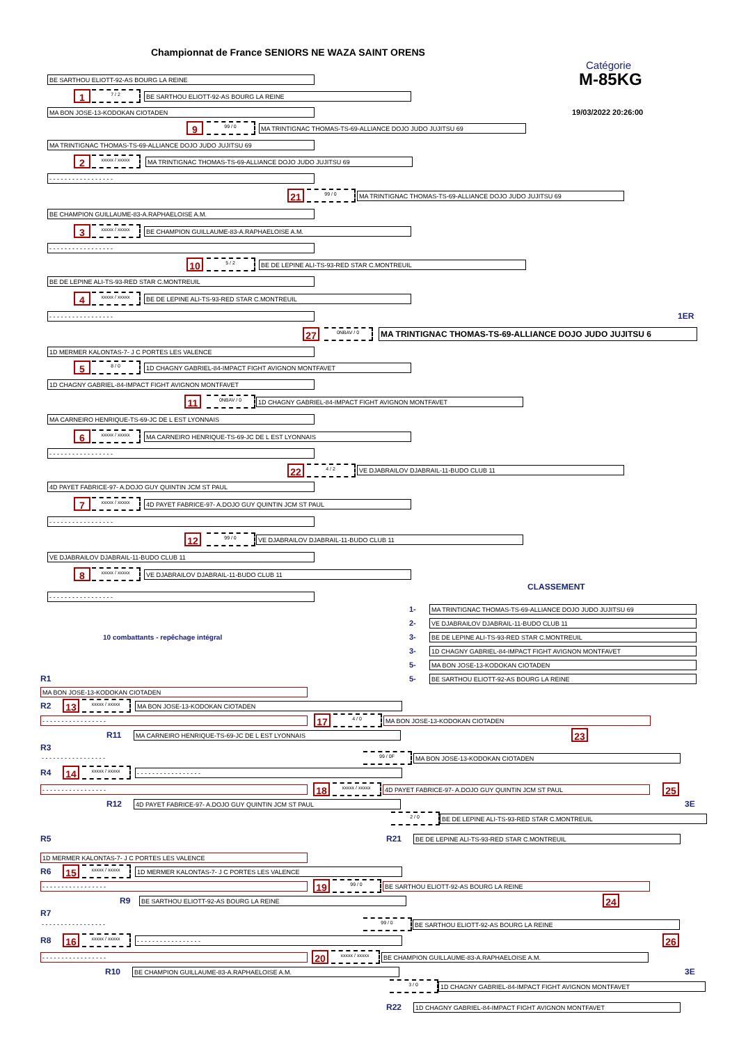Championnat de France SENIORS NE WAZA SAINT ORENS
Catégorie
BE SARTHOU ELIOTT-92-AS BOURG LA REINE M-85KG
1 7 / 2 BE SARTHOU ELIOTT-92-AS BOURG LA REINE
MA BON JOSE-13-KODOKAN CIOTADEN 19/03/2022 20:26:00
9 99 / 0 MA TRINTIGNAC THOMAS-TS-69-ALLIANCE DOJO JUDO JUJITSU 69
MA TRINTIGNAC THOMAS-TS-69-ALLIANCE DOJO JUDO JUJITSU 69
2 xxxxx / xxxxx MA TRINTIGNAC THOMAS-TS-69-ALLIANCE DOJO JUDO JUJITSU 69
- - - - - - - - - - - - - - - - -
21 99 / 0 MA TRINTIGNAC THOMAS-TS-69-ALLIANCE DOJO JUDO JUJITSU 69
BE CHAMPION GUILLAUME-83-A.RAPHAELOISE A.M.
3 xxxxx / xxxxx BE CHAMPION GUILLAUME-83-A.RAPHAELOISE A.M.
- - - - - - - - - - - - - - - - -
10 5 / 2 BE DE LEPINE ALI-TS-93-RED STAR C.MONTREUIL
BE DE LEPINE ALI-TS-93-RED STAR C.MONTREUIL
4 xxxxx / xxxxx BE DE LEPINE ALI-TS-93-RED STAR C.MONTREUIL
- - - - - - - - - - - - - - - - - 1ER
27 0NBAV / 0 MA TRINTIGNAC THOMAS-TS-69-ALLIANCE DOJO JUDO JUJITSU 6
1D MERMER KALONTAS-7- J C PORTES LES VALENCE
5 8 / 0 1D CHAGNY GABRIEL-84-IMPACT FIGHT AVIGNON MONTFAVET
1D CHAGNY GABRIEL-84-IMPACT FIGHT AVIGNON MONTFAVET
11 0NBAV / 0 1D CHAGNY GABRIEL-84-IMPACT FIGHT AVIGNON MONTFAVET
MA CARNEIRO HENRIQUE-TS-69-JC DE L EST LYONNAIS
6 xxxxx / xxxxx MA CARNEIRO HENRIQUE-TS-69-JC DE L EST LYONNAIS
- - - - - - - - - - - - - - - - -
22 4 / 2 VE DJABRAILOV DJABRAIL-11-BUDO CLUB 11
4D PAYET FABRICE-97- A.DOJO GUY QUINTIN JCM ST PAUL
7 xxxxx / xxxxx 4D PAYET FABRICE-97- A.DOJO GUY QUINTIN JCM ST PAUL
- - - - - - - - - - - - - - - - -
12 99 / 0 VE DJABRAILOV DJABRAIL-11-BUDO CLUB 11
VE DJABRAILOV DJABRAIL-11-BUDO CLUB 11
8 xxxxx / xxxxx VE DJABRAILOV DJABRAIL-11-BUDO CLUB 11
CLASSEMENT
- - - - - - - - - - - - - - - - -
1- MA TRINTIGNAC THOMAS-TS-69-ALLIANCE DOJO JUDO JUJITSU 69
2- VE DJABRAILOV DJABRAIL-11-BUDO CLUB 11
10 combattants - repêchage intégral 3- BE DE LEPINE ALI-TS-93-RED STAR C.MONTREUIL
3- 1D CHAGNY GABRIEL-84-IMPACT FIGHT AVIGNON MONTFAVET
5- MA BON JOSE-13-KODOKAN CIOTADEN
R1 5- BE SARTHOU ELIOTT-92-AS BOURG LA REINE
MA BON JOSE-13-KODOKAN CIOTADEN
R2 13 xxxxx / xxxxx MA BON JOSE-13-KODOKAN CIOTADEN
- - - - - - - - - - - - - - - - - 17 4 / 0 MA BON JOSE-13-KODOKAN CIOTADEN
R11 MA CARNEIRO HENRIQUE-TS-69-JC DE L EST LYONNAIS 23
R3
- - - - - - - - - - - - - - - - - 99 / 0F MA BON JOSE-13-KODOKAN CIOTADEN
R4 14 xxxxx / xxxxx - - - - - - - - - - - - - - - - -
- - - - - - - - - - - - - - - - - 18 xxxxx / xxxxx 4D PAYET FABRICE-97- A.DOJO GUY QUINTIN JCM ST PAUL 25
R12 4D PAYET FABRICE-97- A.DOJO GUY QUINTIN JCM ST PAUL 3E
2 / 0 BE DE LEPINE ALI-TS-93-RED STAR C.MONTREUIL
R5 R21 BE DE LEPINE ALI-TS-93-RED STAR C.MONTREUIL
1D MERMER KALONTAS-7- J C PORTES LES VALENCE
R6 15 xxxxx / xxxxx 1D MERMER KALONTAS-7- J C PORTES LES VALENCE
- - - - - - - - - - - - - - - - - 19 99 / 0 BE SARTHOU ELIOTT-92-AS BOURG LA REINE
R9 BE SARTHOU ELIOTT-92-AS BOURG LA REINE 24
R7
- - - - - - - - - - - - - - - - - 99 / 0 BE SARTHOU ELIOTT-92-AS BOURG LA REINE
R8 16 xxxxx / xxxxx - - - - - - - - - - - - - - - - - 26
- - - - - - - - - - - - - - - - - 20 xxxxx / xxxxx BE CHAMPION GUILLAUME-83-A.RAPHAELOISE A.M.
R10 BE CHAMPION GUILLAUME-83-A.RAPHAELOISE A.M. 3E
3 / 0 1D CHAGNY GABRIEL-84-IMPACT FIGHT AVIGNON MONTFAVET
R22 1D CHAGNY GABRIEL-84-IMPACT FIGHT AVIGNON MONTFAVET